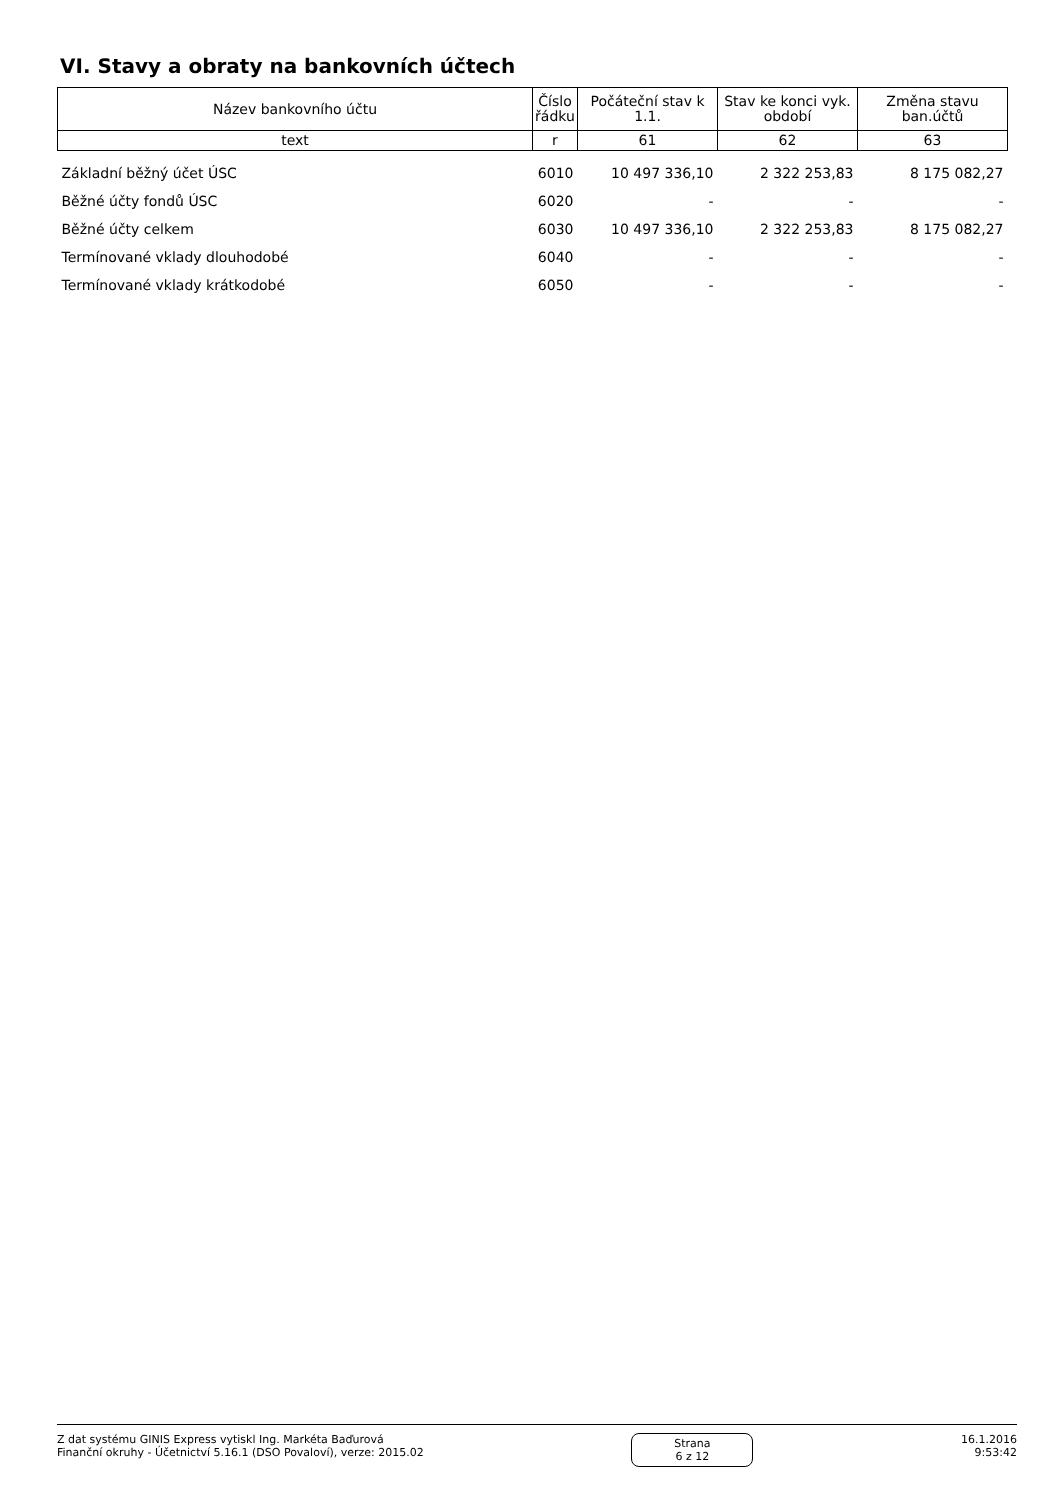VI. Stavy a obraty na bankovních účtech
| Název bankovního účtu | Číslo řádku | Počáteční stav k 1.1. | Stav ke konci vyk. období | Změna stavu ban.účtů |
| --- | --- | --- | --- | --- |
| text | r | 61 | 62 | 63 |
| Základní běžný účet ÚSC | 6010 | 10 497 336,10 | 2 322 253,83 | 8 175 082,27 |
| Běžné účty fondů ÚSC | 6020 | - | - | - |
| Běžné účty celkem | 6030 | 10 497 336,10 | 2 322 253,83 | 8 175 082,27 |
| Termínované vklady dlouhodobé | 6040 | - | - | - |
| Termínované vklady krátkodobé | 6050 | - | - | - |
Z dat systému GINIS Express vytiskl Ing. Markéta Baďurová
Finanční okruhy - Účetnictví 5.16.1 (DSO Povaloví), verze: 2015.02
Strana
6 z 12
16.1.2016
9:53:42